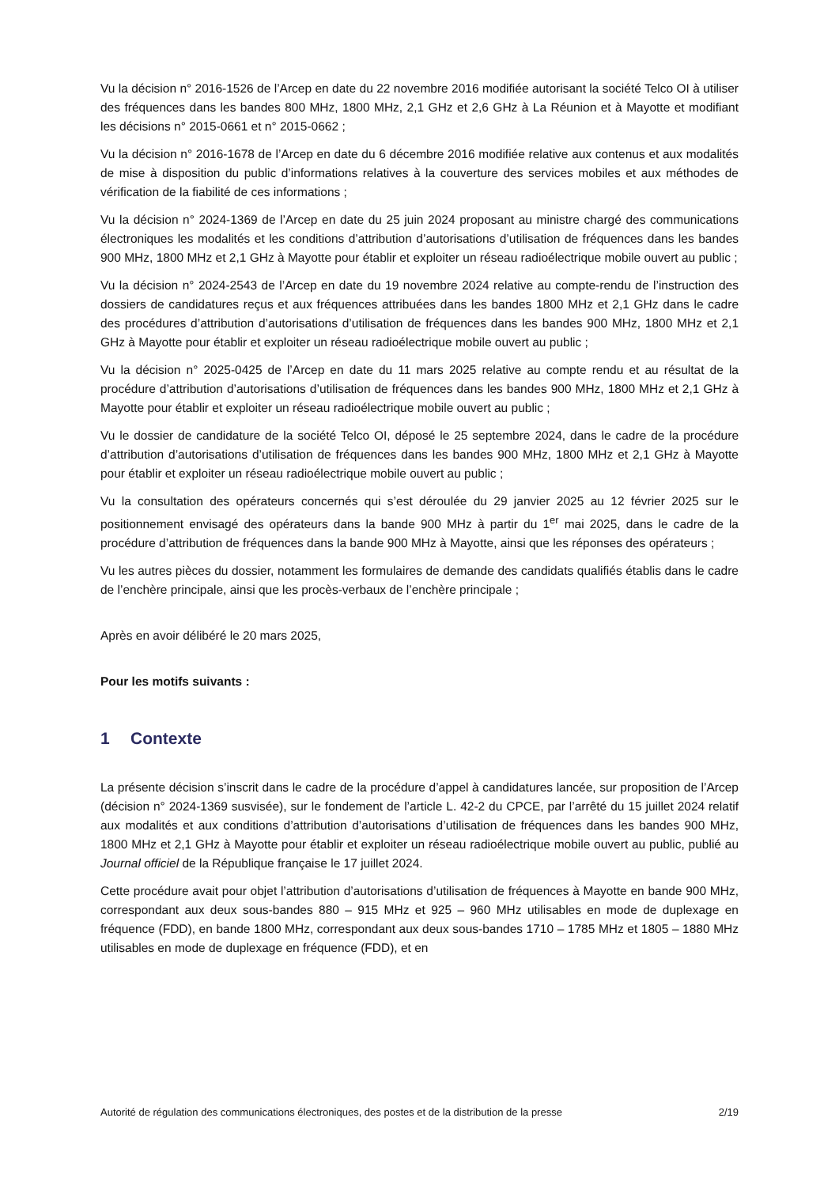Vu la décision n° 2016-1526 de l’Arcep en date du 22 novembre 2016 modifiée autorisant la société Telco OI à utiliser des fréquences dans les bandes 800 MHz, 1800 MHz, 2,1 GHz et 2,6 GHz à La Réunion et à Mayotte et modifiant les décisions n° 2015-0661 et n° 2015-0662 ;
Vu la décision n° 2016-1678 de l’Arcep en date du 6 décembre 2016 modifiée relative aux contenus et aux modalités de mise à disposition du public d’informations relatives à la couverture des services mobiles et aux méthodes de vérification de la fiabilité de ces informations ;
Vu la décision n° 2024-1369 de l’Arcep en date du 25 juin 2024 proposant au ministre chargé des communications électroniques les modalités et les conditions d’attribution d’autorisations d’utilisation de fréquences dans les bandes 900 MHz, 1800 MHz et 2,1 GHz à Mayotte pour établir et exploiter un réseau radioélectrique mobile ouvert au public ;
Vu la décision n° 2024-2543 de l’Arcep en date du 19 novembre 2024 relative au compte-rendu de l’instruction des dossiers de candidatures reçus et aux fréquences attribuées dans les bandes 1800 MHz et 2,1 GHz dans le cadre des procédures d’attribution d’autorisations d’utilisation de fréquences dans les bandes 900 MHz, 1800 MHz et 2,1 GHz à Mayotte pour établir et exploiter un réseau radioélectrique mobile ouvert au public ;
Vu la décision n° 2025-0425 de l’Arcep en date du 11 mars 2025 relative au compte rendu et au résultat de la procédure d’attribution d’autorisations d’utilisation de fréquences dans les bandes 900 MHz, 1800 MHz et 2,1 GHz à Mayotte pour établir et exploiter un réseau radioélectrique mobile ouvert au public ;
Vu le dossier de candidature de la société Telco OI, déposé le 25 septembre 2024, dans le cadre de la procédure d’attribution d’autorisations d’utilisation de fréquences dans les bandes 900 MHz, 1800 MHz et 2,1 GHz à Mayotte pour établir et exploiter un réseau radioélectrique mobile ouvert au public ;
Vu la consultation des opérateurs concernés qui s’est déroulée du 29 janvier 2025 au 12 février 2025 sur le positionnement envisagé des opérateurs dans la bande 900 MHz à partir du 1<sup>er</sup> mai 2025, dans le cadre de la procédure d’attribution de fréquences dans la bande 900 MHz à Mayotte, ainsi que les réponses des opérateurs ;
Vu les autres pièces du dossier, notamment les formulaires de demande des candidats qualifiés établis dans le cadre de l’enchère principale, ainsi que les procès-verbaux de l’enchère principale ;
Après en avoir délibéré le 20 mars 2025,
Pour les motifs suivants :
1 Contexte
La présente décision s’inscrit dans le cadre de la procédure d’appel à candidatures lancée, sur proposition de l’Arcep (décision n° 2024-1369 susvisée), sur le fondement de l’article L. 42-2 du CPCE, par l’arrêté du 15 juillet 2024 relatif aux modalités et aux conditions d’attribution d’autorisations d’utilisation de fréquences dans les bandes 900 MHz, 1800 MHz et 2,1 GHz à Mayotte pour établir et exploiter un réseau radioélectrique mobile ouvert au public, publié au Journal officiel de la République française le 17 juillet 2024.
Cette procédure avait pour objet l’attribution d’autorisations d’utilisation de fréquences à Mayotte en bande 900 MHz, correspondant aux deux sous-bandes 880 – 915 MHz et 925 – 960 MHz utilisables en mode de duplexage en fréquence (FDD), en bande 1800 MHz, correspondant aux deux sous-bandes 1710 – 1785 MHz et 1805 – 1880 MHz utilisables en mode de duplexage en fréquence (FDD), et en
Autorité de régulation des communications électroniques, des postes et de la distribution de la presse 2/19